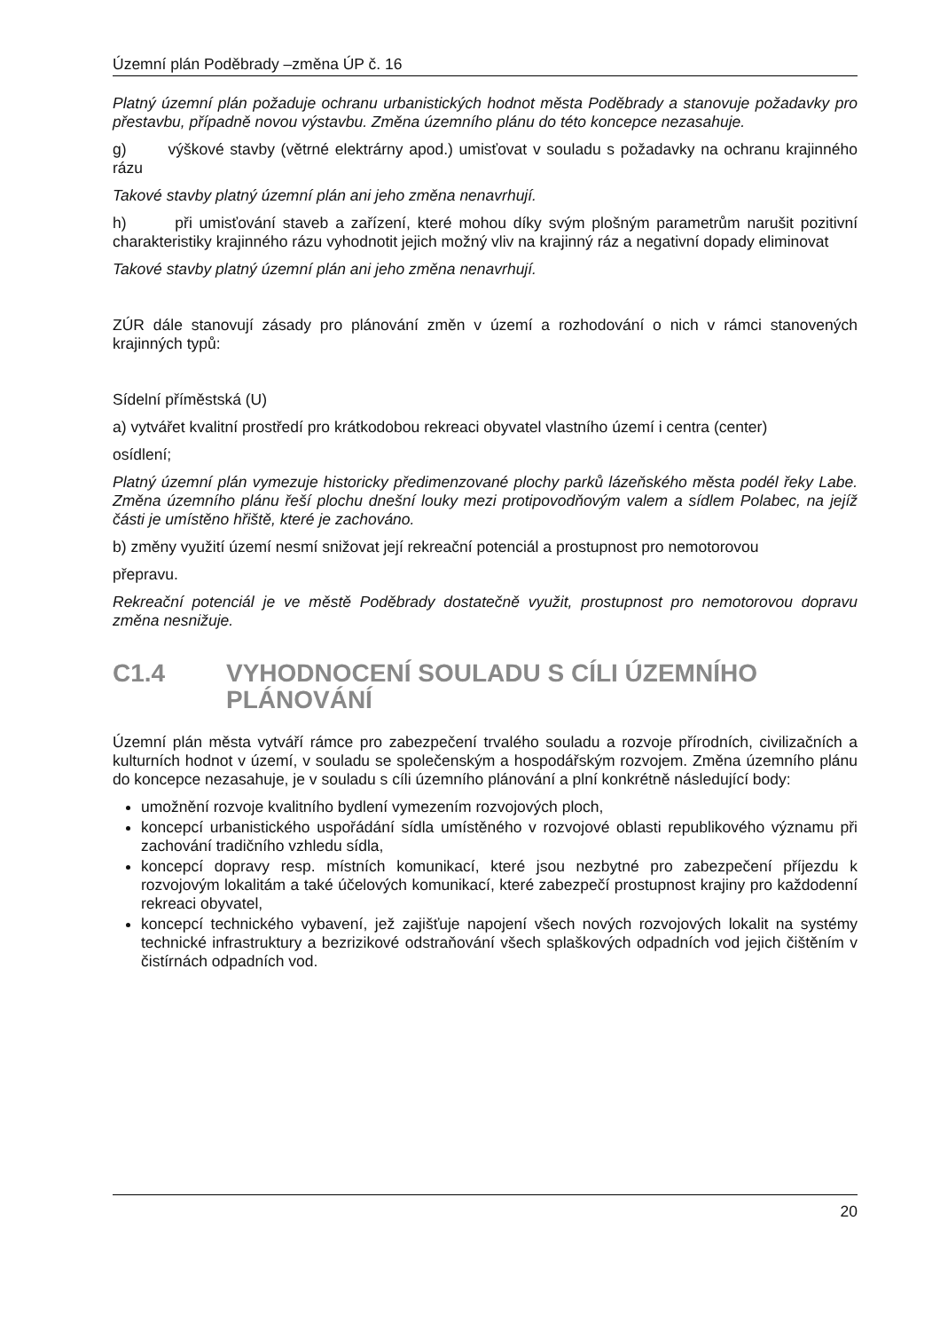Územní plán Poděbrady –změna ÚP č. 16
Platný územní plán požaduje ochranu urbanistických hodnot města Poděbrady a stanovuje požadavky pro přestavbu, případně novou výstavbu. Změna územního plánu do této koncepce nezasahuje.
g) výškové stavby (větrné elektrárny apod.) umisťovat v souladu s požadavky na ochranu krajinného rázu
Takové stavby platný územní plán ani jeho změna nenavrhují.
h) při umisťování staveb a zařízení, které mohou díky svým plošným parametrům narušit pozitivní charakteristiky krajinného rázu vyhodnotit jejich možný vliv na krajinný ráz a negativní dopady eliminovat
Takové stavby platný územní plán ani jeho změna nenavrhují.
ZÚR dále stanovují zásady pro plánování změn v území a rozhodování o nich v rámci stanovených krajinných typů:
Sídelní příměstská (U)
a) vytvářet kvalitní prostředí pro krátkodobou rekreaci obyvatel vlastního území i centra (center)
osídlení;
Platný územní plán vymezuje historicky předimenzované plochy parků lázeňského města podél řeky Labe. Změna územního plánu řeší plochu dnešní louky mezi protipovodňovým valem a sídlem Polabec, na jejíž části je umístěno hřiště, které je zachováno.
b) změny využití území nesmí snižovat její rekreační potenciál a prostupnost pro nemotorovou
přepravu.
Rekreační potenciál je ve městě Poděbrady dostatečně využit, prostupnost pro nemotorovou dopravu změna nesnižuje.
C1.4 VYHODNOCENÍ SOULADU S CÍLI ÚZEMNÍHO PLÁNOVÁNÍ
Územní plán města vytváří rámce pro zabezpečení trvalého souladu a rozvoje přírodních, civilizačních a kulturních hodnot v území, v souladu se společenským a hospodářským rozvojem. Změna územního plánu do koncepce nezasahuje, je v souladu s cíli územního plánování a plní konkrétně následující body:
umožnění rozvoje kvalitního bydlení vymezením rozvojových ploch,
koncepcí urbanistického uspořádání sídla umístěného v rozvojové oblasti republikového významu při zachování tradičního vzhledu sídla,
koncepcí dopravy resp. místních komunikací, které jsou nezbytné pro zabezpečení příjezdu k rozvojovým lokalitám a také účelových komunikací, které zabezpečí prostupnost krajiny pro každodenní rekreaci obyvatel,
koncepcí technického vybavení, jež zajišťuje napojení všech nových rozvojových lokalit na systémy technické infrastruktury a bezrizikové odstraňování všech splaškových odpadních vod jejich čištěním v čistírnách odpadních vod.
20